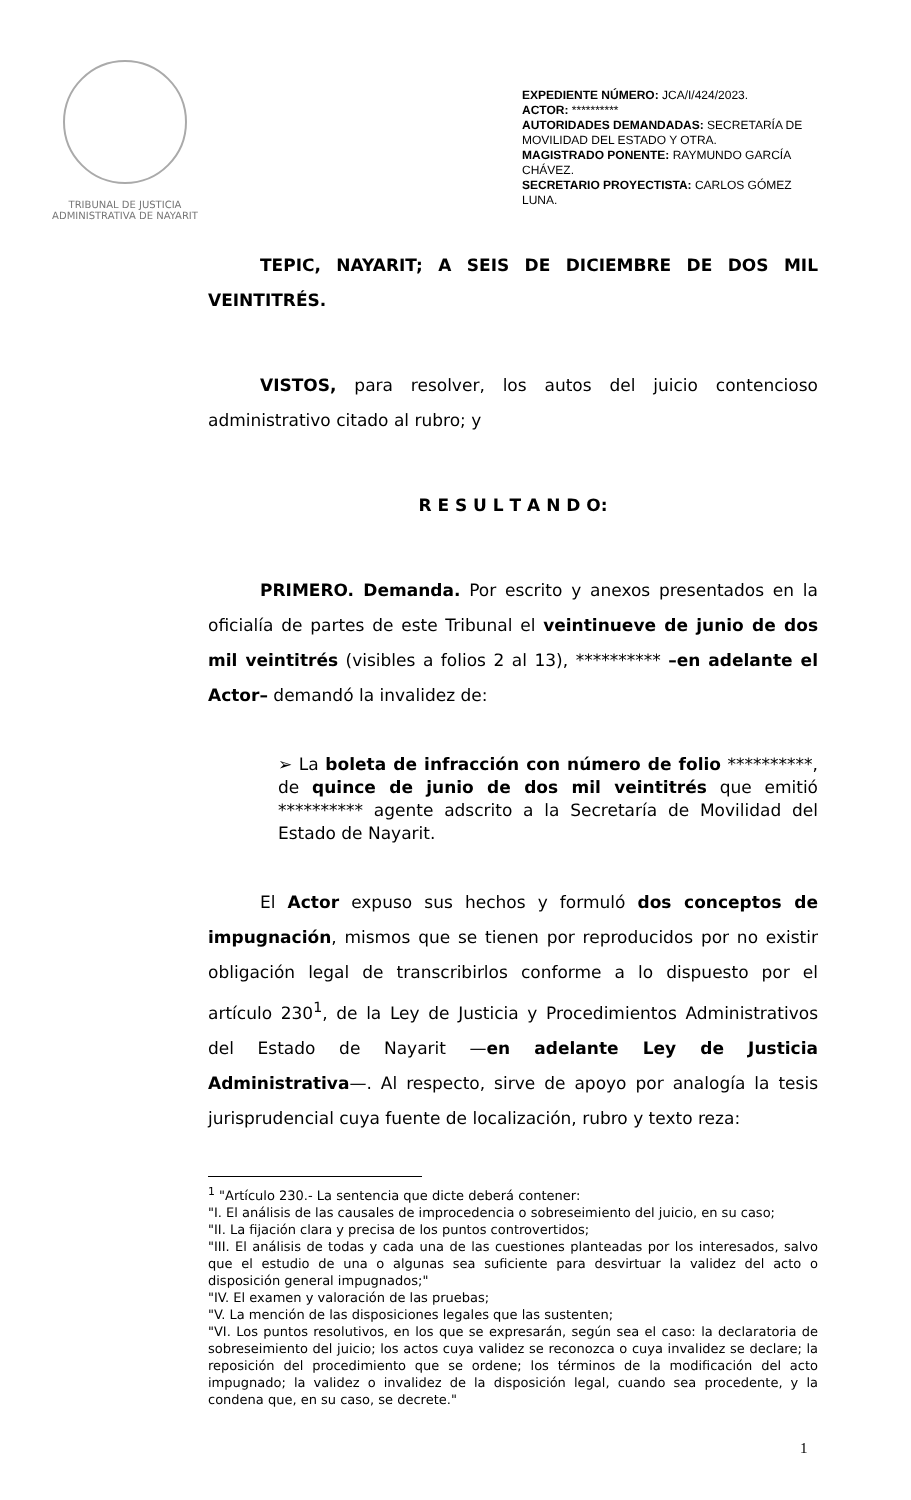TRIBUNAL DE JUSTICIA
ADMINISTRATIVA DE NAYARIT
EXPEDIENTE NÚMERO: JCA/I/424/2023.
ACTOR: **********
AUTORIDADES DEMANDADAS: SECRETARÍA DE MOVILIDAD DEL ESTADO Y OTRA.
MAGISTRADO PONENTE: RAYMUNDO GARCÍA CHÁVEZ.
SECRETARIO PROYECTISTA: CARLOS GÓMEZ LUNA.
TEPIC, NAYARIT; A SEIS DE DICIEMBRE DE DOS MIL VEINTITRÉS.
VISTOS, para resolver, los autos del juicio contencioso administrativo citado al rubro; y
R E S U L T A N D O:
PRIMERO. Demanda. Por escrito y anexos presentados en la oficialía de partes de este Tribunal el veintinueve de junio de dos mil veintitrés (visibles a folios 2 al 13), ********** –en adelante el Actor– demandó la invalidez de:
➢ La boleta de infracción con número de folio **********, de quince de junio de dos mil veintitrés que emitió ********** agente adscrito a la Secretaría de Movilidad del Estado de Nayarit.
El Actor expuso sus hechos y formuló dos conceptos de impugnación, mismos que se tienen por reproducidos por no existir obligación legal de transcribirlos conforme a lo dispuesto por el artículo 230<sup>1</sup>, de la Ley de Justicia y Procedimientos Administrativos del Estado de Nayarit —en adelante Ley de Justicia Administrativa—. Al respecto, sirve de apoyo por analogía la tesis jurisprudencial cuya fuente de localización, rubro y texto reza:
<sup>1</sup> "Artículo 230.- La sentencia que dicte deberá contener:
"I. El análisis de las causales de improcedencia o sobreseimiento del juicio, en su caso;
"II. La fijación clara y precisa de los puntos controvertidos;
"III. El análisis de todas y cada una de las cuestiones planteadas por los interesados, salvo que el estudio de una o algunas sea suficiente para desvirtuar la validez del acto o disposición general impugnados;"
"IV. El examen y valoración de las pruebas;
"V. La mención de las disposiciones legales que las sustenten;
"VI. Los puntos resolutivos, en los que se expresarán, según sea el caso: la declaratoria de sobreseimiento del juicio; los actos cuya validez se reconozca o cuya invalidez se declare; la reposición del procedimiento que se ordene; los términos de la modificación del acto impugnado; la validez o invalidez de la disposición legal, cuando sea procedente, y la condena que, en su caso, se decrete."
1